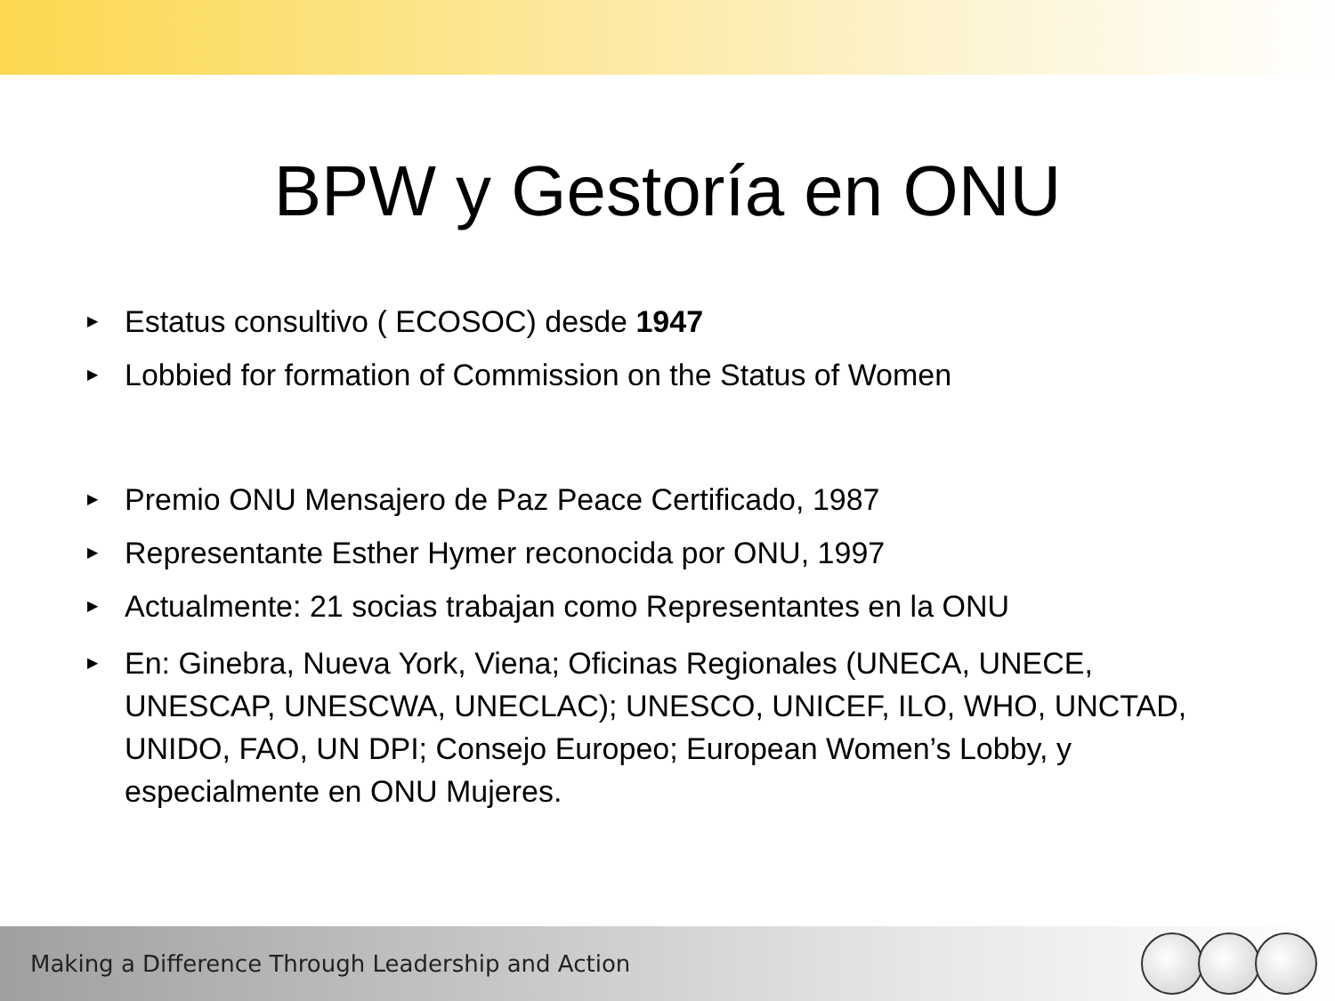BPW y Gestoría en ONU
▶ Estatus consultivo ( ECOSOC) desde 1947
▶ Lobbied for formation of Commission on the Status of Women
▶ Premio ONU Mensajero de Paz Peace Certificado, 1987
▶ Representante Esther Hymer reconocida por ONU, 1997
▶ Actualmente: 21 socias trabajan como Representantes en la ONU
▶ En: Ginebra, Nueva York, Viena; Oficinas Regionales (UNECA, UNECE, UNESCAP, UNESCWA, UNECLAC); UNESCO, UNICEF, ILO, WHO, UNCTAD, UNIDO, FAO, UN DPI; Consejo Europeo; European Women’s Lobby, y especialmente en ONU Mujeres.
Making a Difference Through Leadership and Action